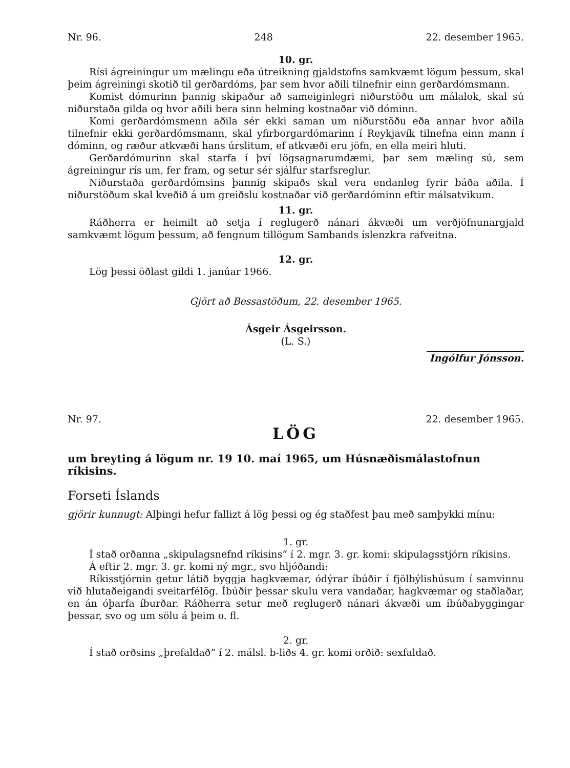Nr. 96. 248 22. desember 1965.
10. gr.
Rísi ágreiningur um mælingu eða útreikning gjaldstofns samkvæmt lögum þessum, skal þeim ágreiningi skotið til gerðardóms, þar sem hvor aðili tilnefnir einn gerðardómsmann.
Komist dómurinn þannig skipaður að sameiginlegri niðurstöðu um málalok, skal sú niðurstaða gilda og hvor aðili bera sinn helming kostnaðar við dóminn.
Komi gerðardómsmenn aðila sér ekki saman um niðurstöðu eða annar hvor aðila tilnefnir ekki gerðardómsmann, skal yfirborgardómarinn í Reykjavík tilnefna einn mann í dóminn, og ræður atkvæði hans úrslitum, ef atkvæði eru jöfn, en ella meiri hluti.
Gerðardómurinn skal starfa í því lögsagnarumdæmi, þar sem mæling sú, sem ágreiningur rís um, fer fram, og setur sér sjálfur starfsreglur.
Niðurstaða gerðardómsins þannig skipaðs skal vera endanleg fyrir báða aðila. Í niðurstöðum skal kveðið á um greiðslu kostnaðar við gerðardóminn eftir málsatvikum.
11. gr.
Ráðherra er heimilt að setja í reglugerð nánari ákvæði um verðjöfnunargjald samkvæmt lögum þessum, að fengnum tillögum Sambands íslenzkra rafveitna.
12. gr.
Lög þessi öðlast gildi 1. janúar 1966.
Gjört að Bessastöðum, 22. desember 1965.
Ásgeir Ásgeirsson.
(L. S.)
Ingólfur Jónsson.
Nr. 97. 22. desember 1965.
LÖG
um breyting á lögum nr. 19 10. maí 1965, um Húsnæðismálastofnun ríkisins.
Forseti Íslands
gjörir kunnugt: Alþingi hefur fallizt á lög þessi og ég staðfest þau með samþykki mínu:
1. gr.
Í stað orðanna „skipulagsnefnd ríkisins“ í 2. mgr. 3. gr. komi: skipulagsstjórn ríkisins.
Á eftir 2. mgr. 3. gr. komi ný mgr., svo hljóðandi:
Ríkisstjórnin getur látið byggja hagkvæmar, ódýrar íbúðir í fjölbýlishúsum í samvinnu við hlutaðeigandi sveitarfélög. Íbúðir þessar skulu vera vandaðar, hagkvæmar og staðlaðar, en án óþarfa íburðar. Ráðherra setur með reglugerð nánari ákvæði um íbúðabyggingar þessar, svo og um sölu á þeim o. fl.
2. gr.
Í stað orðsins „þrefaldað“ í 2. málsl. b-liðs 4. gr. komi orðið: sexfaldað.